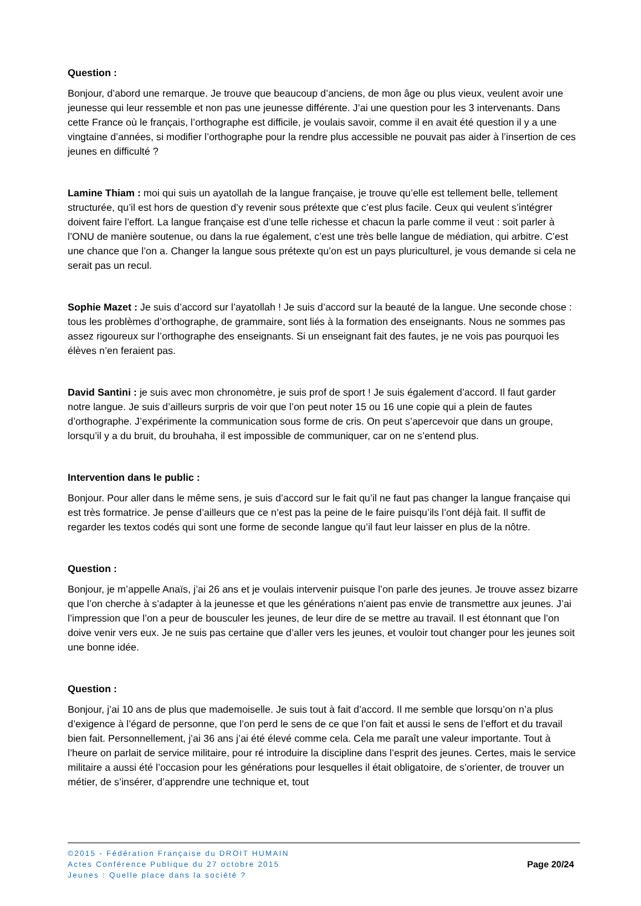Question :
Bonjour, d’abord une remarque. Je trouve que beaucoup d’anciens, de mon âge ou plus vieux, veulent avoir une jeunesse qui leur ressemble et non pas une jeunesse différente. J’ai une question pour les 3 intervenants. Dans cette France où le français, l’orthographe est difficile, je voulais savoir, comme il en avait été question il y a une vingtaine d’années, si modifier l’orthographe pour la rendre plus accessible ne pouvait pas aider à l’insertion de ces jeunes en difficulté ?
Lamine Thiam : moi qui suis un ayatollah de la langue française, je trouve qu’elle est tellement belle, tellement structurée, qu’il est hors de question d’y revenir sous prétexte que c’est plus facile. Ceux qui veulent s’intégrer doivent faire l’effort. La langue française est d’une telle richesse et chacun la parle comme il veut : soit parler à l’ONU de manière soutenue, ou dans la rue également, c’est une très belle langue de médiation, qui arbitre. C’est une chance que l’on a. Changer la langue sous prétexte qu’on est un pays pluriculturel, je vous demande si cela ne serait pas un recul.
Sophie Mazet : Je suis d’accord sur l’ayatollah ! Je suis d’accord sur la beauté de la langue. Une seconde chose : tous les problèmes d’orthographe, de grammaire, sont liés à la formation des enseignants. Nous ne sommes pas assez rigoureux sur l’orthographe des enseignants. Si un enseignant fait des fautes, je ne vois pas pourquoi les élèves n’en feraient pas.
David Santini : je suis avec mon chronomètre, je suis prof de sport ! Je suis également d’accord. Il faut garder notre langue. Je suis d’ailleurs surpris de voir que l’on peut noter 15 ou 16 une copie qui a plein de fautes d’orthographe. J’expérimente la communication sous forme de cris. On peut s’apercevoir que dans un groupe, lorsqu’il y a du bruit, du brouhaha, il est impossible de communiquer, car on ne s’entend plus.
Intervention dans le public :
Bonjour. Pour aller dans le même sens, je suis d’accord sur le fait qu’il ne faut pas changer la langue française qui est très formatrice. Je pense d’ailleurs que ce n’est pas la peine de le faire puisqu’ils l’ont déjà fait. Il suffit de regarder les textos codés qui sont une forme de seconde langue qu’il faut leur laisser en plus de la nôtre.
Question :
Bonjour, je m’appelle Anaïs, j’ai 26 ans et je voulais intervenir puisque l’on parle des jeunes. Je trouve assez bizarre que l’on cherche à s’adapter à la jeunesse et que les générations n’aient pas envie de transmettre aux jeunes. J’ai l’impression que l’on a peur de bousculer les jeunes, de leur dire de se mettre au travail. Il est étonnant que l’on doive venir vers eux. Je ne suis pas certaine que d’aller vers les jeunes, et vouloir tout changer pour les jeunes soit une bonne idée.
Question :
Bonjour, j’ai 10 ans de plus que mademoiselle. Je suis tout à fait d’accord. Il me semble que lorsqu’on n’a plus d’exigence à l’égard de personne, que l’on perd le sens de ce que l’on fait et aussi le sens de l’effort et du travail bien fait. Personnellement, j’ai 36 ans j’ai été élevé comme cela. Cela me paraît une valeur importante. Tout à l’heure on parlait de service militaire, pour ré introduire la discipline dans l’esprit des jeunes. Certes, mais le service militaire a aussi été l’occasion pour les générations pour lesquelles il était obligatoire, de s’orienter, de trouver un métier, de s’insérer, d’apprendre une technique et, tout
©2015 - Fédération Française du DROIT HUMAIN
Actes Conférence Publique du 27 octobre 2015
Jeunes : Quelle place dans la société ?
Page 20/24